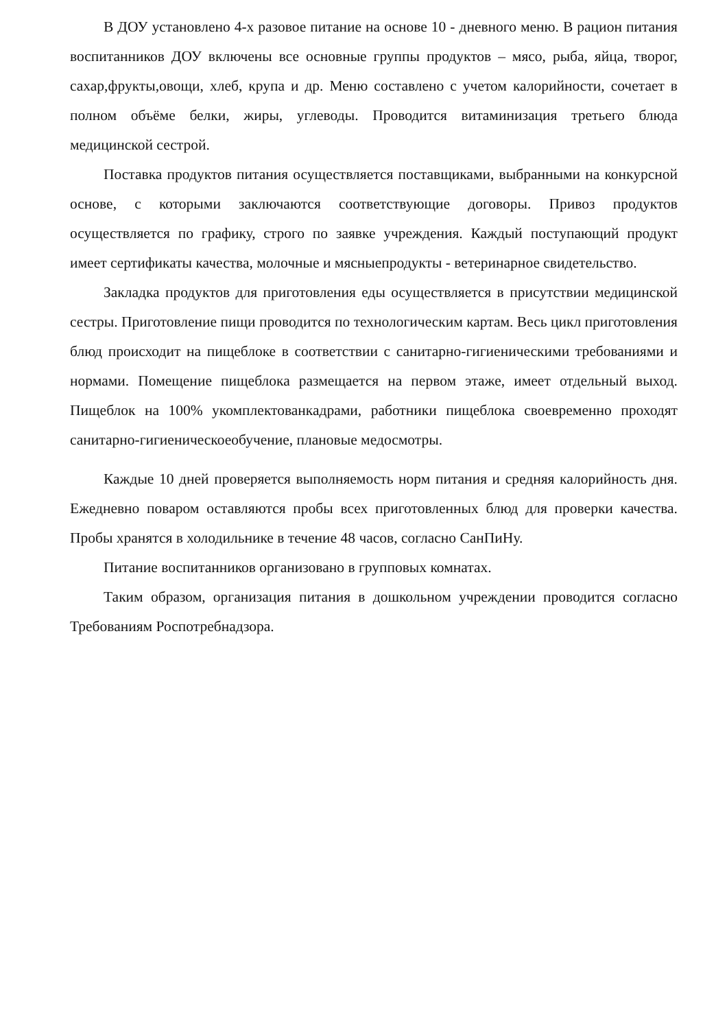В ДОУ установлено 4-х разовое питание на основе 10 - дневного меню. В рацион питания воспитанников ДОУ включены все основные группы продуктов – мясо, рыба, яйца, творог, сахар,фрукты,овощи, хлеб, крупа и др. Меню составлено с учетом калорийности, сочетает в полном объёме белки, жиры, углеводы. Проводится витаминизация третьего блюда медицинской сестрой.
Поставка продуктов питания осуществляется поставщиками, выбранными на конкурсной основе, с которыми заключаются соответствующие договоры. Привоз продуктов осуществляется по графику, строго по заявке учреждения. Каждый поступающий продукт имеет сертификаты качества, молочные и мясныепродукты - ветеринарное свидетельство.
Закладка продуктов для приготовления еды осуществляется в присутствии медицинской сестры. Приготовление пищи проводится по технологическим картам. Весь цикл приготовления блюд происходит на пищеблоке в соответствии с санитарно-гигиеническими требованиями и нормами. Помещение пищеблока размещается на первом этаже, имеет отдельный выход. Пищеблок на 100% укомплектованкадрами, работники пищеблока своевременно проходят санитарно-гигиеническоеобучение, плановые медосмотры.
Каждые 10 дней проверяется выполняемость норм питания и средняя калорийность дня. Ежедневно поваром оставляются пробы всех приготовленных блюд для проверки качества. Пробы хранятся в холодильнике в течение 48 часов, согласно СанПиНу.
Питание воспитанников организовано в групповых комнатах.
Таким образом, организация питания в дошкольном учреждении проводится согласно Требованиям Роспотребнадзора.